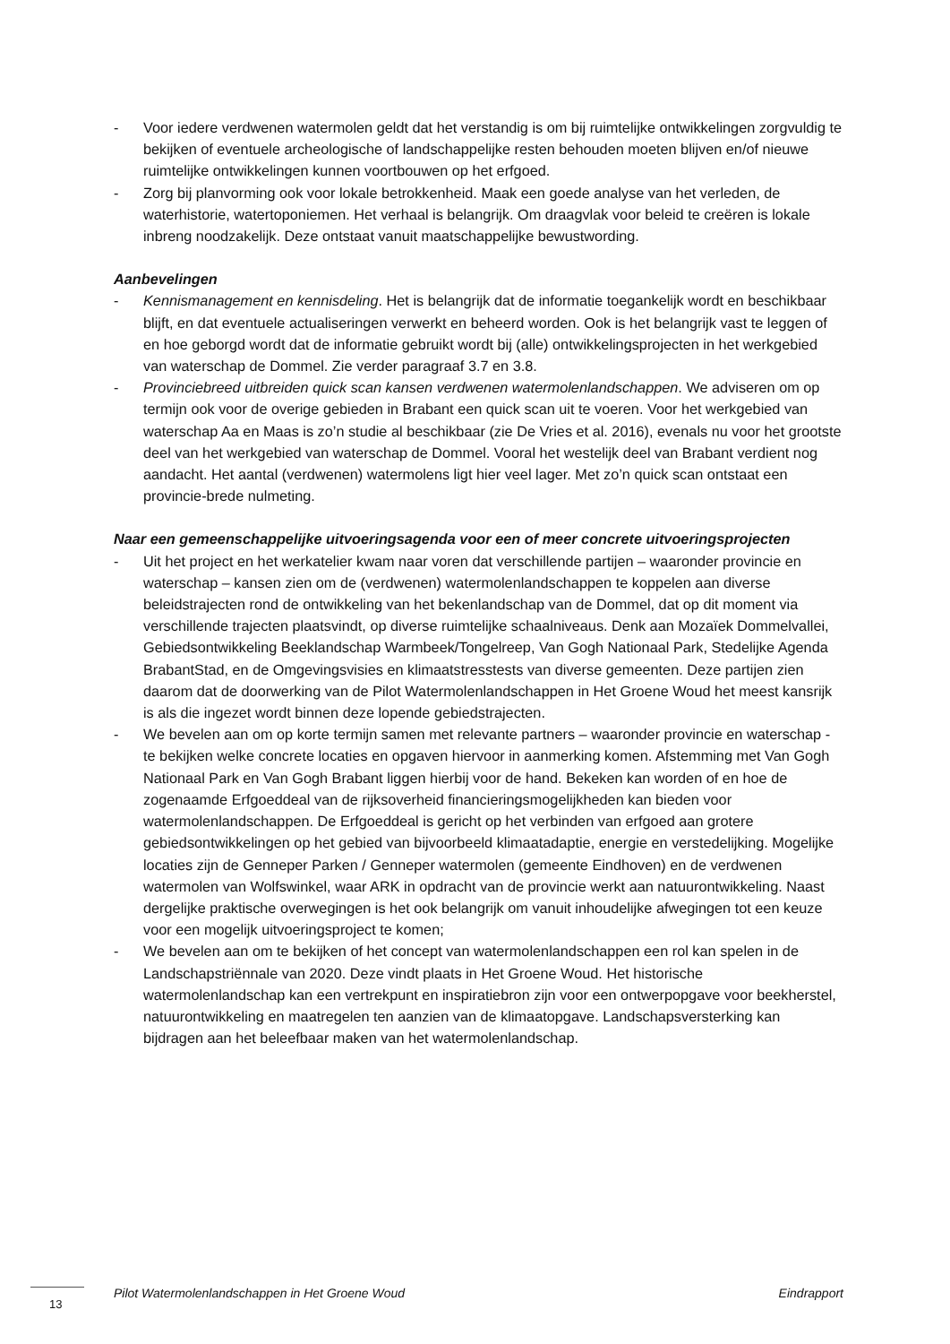- Voor iedere verdwenen watermolen geldt dat het verstandig is om bij ruimtelijke ontwikkelingen zorgvuldig te bekijken of eventuele archeologische of landschappelijke resten behouden moeten blijven en/of nieuwe ruimtelijke ontwikkelingen kunnen voortbouwen op het erfgoed.
- Zorg bij planvorming ook voor lokale betrokkenheid. Maak een goede analyse van het verleden, de waterhistorie, watertoponiemen. Het verhaal is belangrijk. Om draagvlak voor beleid te creëren is lokale inbreng noodzakelijk. Deze ontstaat vanuit maatschappelijke bewustwording.
Aanbevelingen
- Kennismanagement en kennisdeling. Het is belangrijk dat de informatie toegankelijk wordt en beschikbaar blijft, en dat eventuele actualiseringen verwerkt en beheerd worden. Ook is het belangrijk vast te leggen of en hoe geborgd wordt dat de informatie gebruikt wordt bij (alle) ontwikkelingsprojecten in het werkgebied van waterschap de Dommel. Zie verder paragraaf 3.7 en 3.8.
- Provinciebreed uitbreiden quick scan kansen verdwenen watermolenlandschappen. We adviseren om op termijn ook voor de overige gebieden in Brabant een quick scan uit te voeren. Voor het werkgebied van waterschap Aa en Maas is zo’n studie al beschikbaar (zie De Vries et al. 2016), evenals nu voor het grootste deel van het werkgebied van waterschap de Dommel. Vooral het westelijk deel van Brabant verdient nog aandacht. Het aantal (verdwenen) watermolens ligt hier veel lager. Met zo’n quick scan ontstaat een provincie-brede nulmeting.
Naar een gemeenschappelijke uitvoeringsagenda voor een of meer concrete uitvoeringsprojecten
- Uit het project en het werkatelier kwam naar voren dat verschillende partijen – waaronder provincie en waterschap – kansen zien om de (verdwenen) watermolenlandschappen te koppelen aan diverse beleidstrajecten rond de ontwikkeling van het bekenlandschap van de Dommel, dat op dit moment via verschillende trajecten plaatsvindt, op diverse ruimtelijke schaalniveaus. Denk aan Mozaïek Dommelvallei, Gebiedsontwikkeling Beeklandschap Warmbeek/Tongelreep, Van Gogh Nationaal Park, Stedelijke Agenda BrabantStad, en de Omgevingsvisies en klimaatstresstests van diverse gemeenten. Deze partijen zien daarom dat de doorwerking van de Pilot Watermolenlandschappen in Het Groene Woud het meest kansrijk is als die ingezet wordt binnen deze lopende gebiedstrajecten.
- We bevelen aan om op korte termijn samen met relevante partners – waaronder provincie en waterschap - te bekijken welke concrete locaties en opgaven hiervoor in aanmerking komen. Afstemming met Van Gogh Nationaal Park en Van Gogh Brabant liggen hierbij voor de hand. Bekeken kan worden of en hoe de zogenaamde Erfgoeddeal van de rijksoverheid financieringsmogelijkheden kan bieden voor watermolenlandschappen. De Erfgoeddeal is gericht op het verbinden van erfgoed aan grotere gebiedsontwikkelingen op het gebied van bijvoorbeeld klimaatadaptie, energie en verstedelijking. Mogelijke locaties zijn de Genneper Parken / Genneper watermolen (gemeente Eindhoven) en de verdwenen watermolen van Wolfswinkel, waar ARK in opdracht van de provincie werkt aan natuurontwikkeling. Naast dergelijke praktische overwegingen is het ook belangrijk om vanuit inhoudelijke afwegingen tot een keuze voor een mogelijk uitvoeringsproject te komen;
- We bevelen aan om te bekijken of het concept van watermolenlandschappen een rol kan spelen in de Landschapstriënnale van 2020. Deze vindt plaats in Het Groene Woud. Het historische watermolenlandschap kan een vertrekpunt en inspiratiebron zijn voor een ontwerpopgave voor beekherstel, natuurontwikkeling en maatregelen ten aanzien van de klimaatopgave. Landschapsversterking kan bijdragen aan het beleefbaar maken van het watermolenlandschap.
Pilot Watermolenlandschappen in Het Groene Woud Eindrapport
13